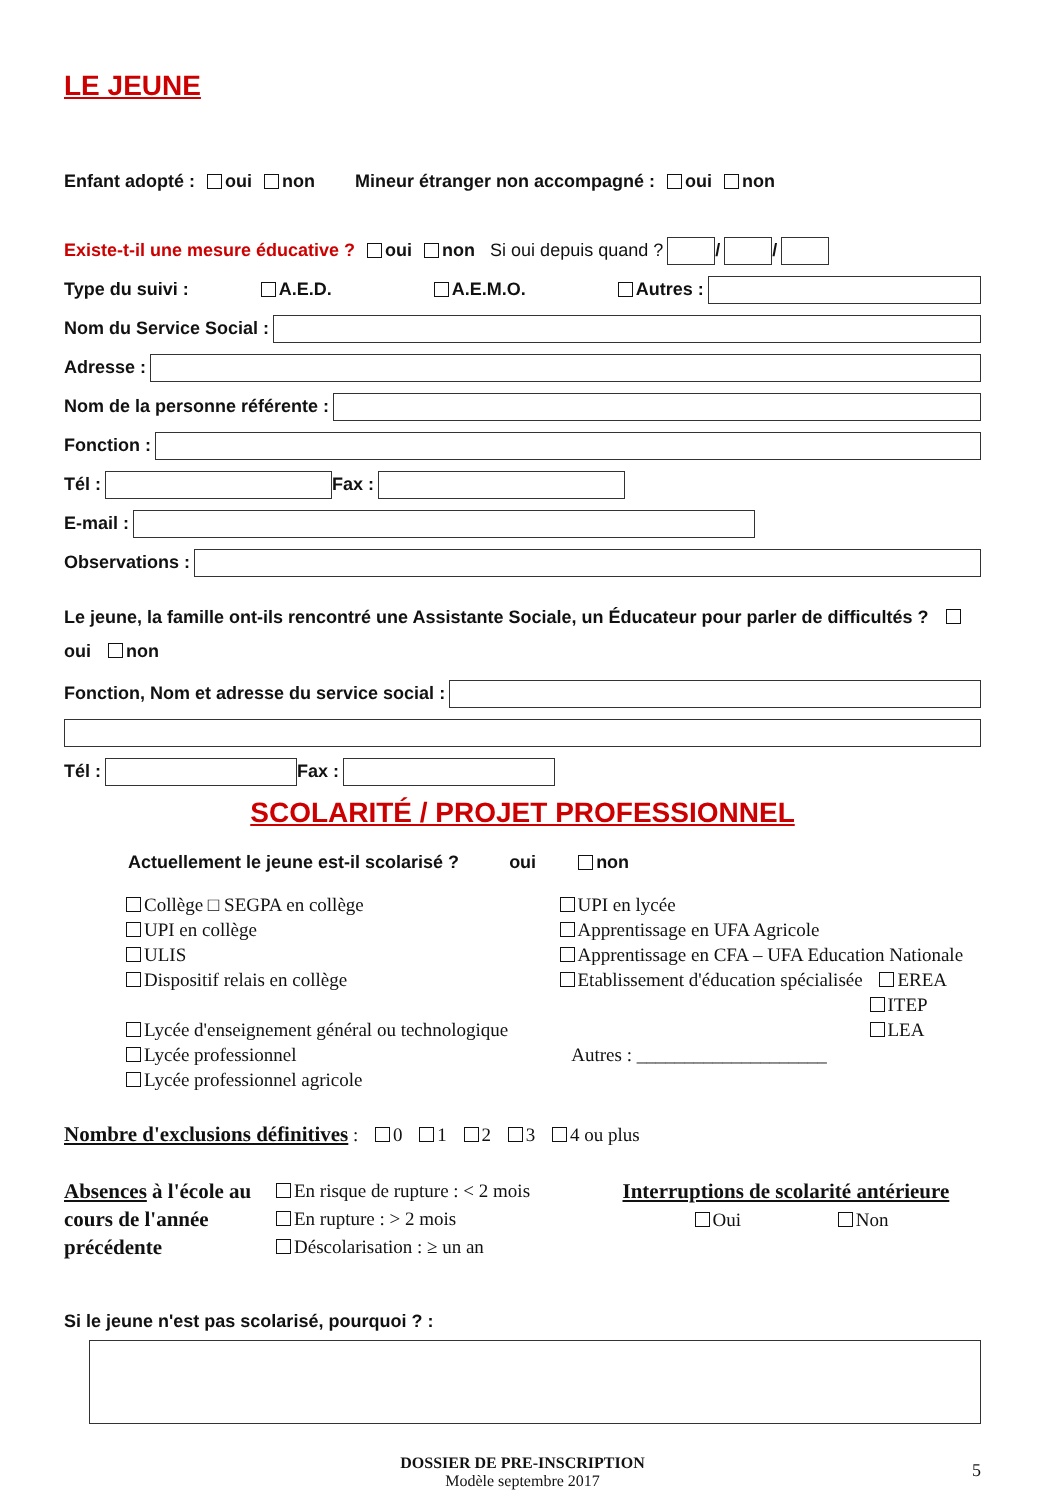LE JEUNE
Enfant adopté : oui non Mineur étranger non accompagné : oui non
Existe-t-il une mesure éducative ? oui non Si oui depuis quand ? / /
Type du suivi : A.E.D. A.E.M.O. Autres :
Nom du Service Social :
Adresse :
Nom de la personne référente :
Fonction :
Tél : Fax :
E-mail :
Observations :
Le jeune, la famille ont-ils rencontré une Assistante Sociale, un Éducateur pour parler de difficultés ? oui non
Fonction, Nom et adresse du service social :
Tél : Fax :
SCOLARITÉ / PROJET PROFESSIONNEL
Actuellement le jeune est-il scolarisé ? oui non
Collège □ SEGPA en collège
UPI en collège
ULIS
Dispositif relais en collège
Lycée d'enseignement général ou technologique
Lycée professionnel
Lycée professionnel agricole
UPI en lycée
Apprentissage en UFA Agricole
Apprentissage en CFA – UFA Education Nationale
Etablissement d'éducation spécialisée EREA
ITEP
LEA
Autres : ____________________
Nombre d'exclusions définitives : 0 1 2 3 4 ou plus
Absences à l'école au cours de l'année précédente
En risque de rupture : < 2 mois
En rupture : > 2 mois
Déscolarisation : ≥ un an
Interruptions de scolarité antérieure
Oui Non
Si le jeune n'est pas scolarisé, pourquoi ? :
DOSSIER DE PRE-INSCRIPTION
Modèle septembre 2017
5